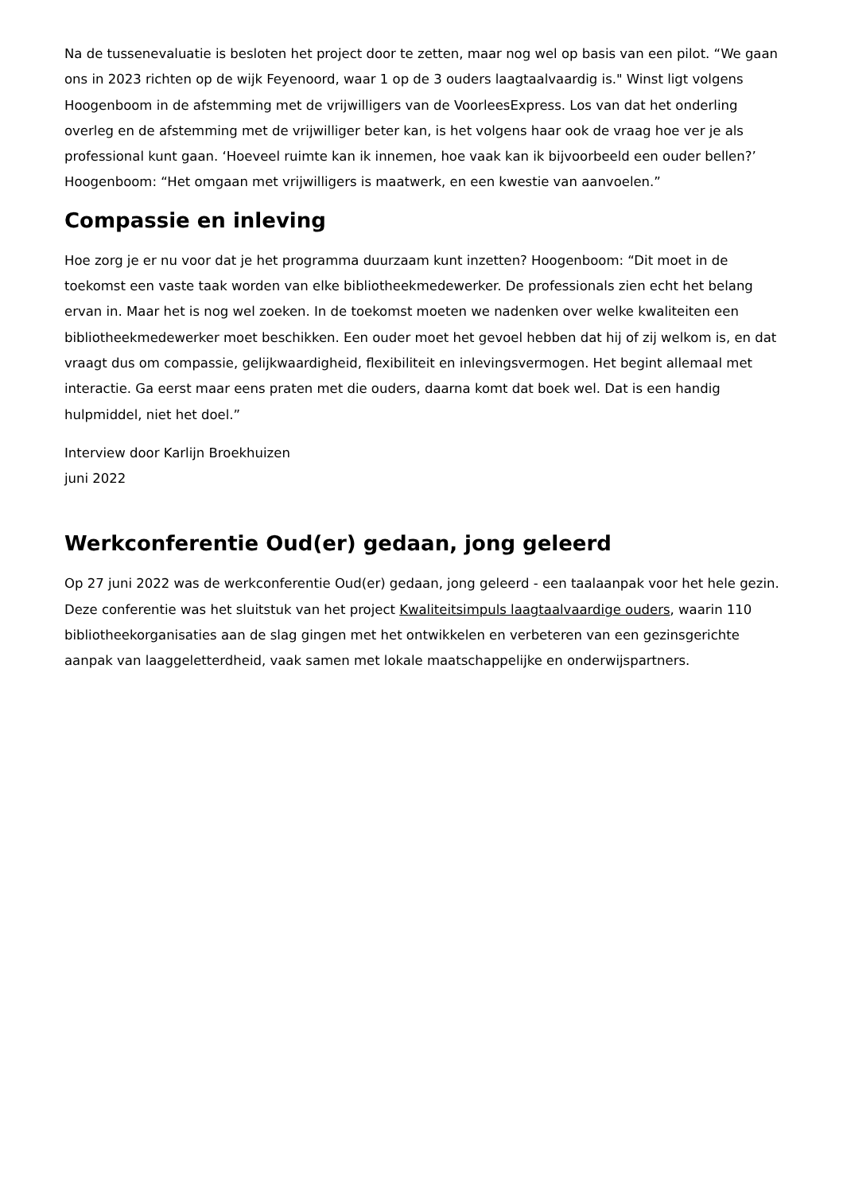Na de tussenevaluatie is besloten het project door te zetten, maar nog wel op basis van een pilot. “We gaan ons in 2023 richten op de wijk Feyenoord, waar 1 op de 3 ouders laagtaalvaardig is." Winst ligt volgens Hoogenboom in de afstemming met de vrijwilligers van de VoorleesExpress. Los van dat het onderling overleg en de afstemming met de vrijwilliger beter kan, is het volgens haar ook de vraag hoe ver je als professional kunt gaan. ‘Hoeveel ruimte kan ik innemen, hoe vaak kan ik bijvoorbeeld een ouder bellen?’ Hoogenboom: “Het omgaan met vrijwilligers is maatwerk, en een kwestie van aanvoelen.”
Compassie en inleving
Hoe zorg je er nu voor dat je het programma duurzaam kunt inzetten? Hoogenboom: “Dit moet in de toekomst een vaste taak worden van elke bibliotheekmedewerker. De professionals zien echt het belang ervan in. Maar het is nog wel zoeken. In de toekomst moeten we nadenken over welke kwaliteiten een bibliotheekmedewerker moet beschikken. Een ouder moet het gevoel hebben dat hij of zij welkom is, en dat vraagt dus om compassie, gelijkwaardigheid, flexibiliteit en inlevingsvermogen. Het begint allemaal met interactie. Ga eerst maar eens praten met die ouders, daarna komt dat boek wel. Dat is een handig hulpmiddel, niet het doel.”
Interview door Karlijn Broekhuizen
juni 2022
Werkconferentie Oud(er) gedaan, jong geleerd
Op 27 juni 2022 was de werkconferentie Oud(er) gedaan, jong geleerd - een taalaanpak voor het hele gezin. Deze conferentie was het sluitstuk van het project Kwaliteitsimpuls laagtaalvaardige ouders, waarin 110 bibliotheekorganisaties aan de slag gingen met het ontwikkelen en verbeteren van een gezinsgerichte aanpak van laaggeletterdheid, vaak samen met lokale maatschappelijke en onderwijspartners.